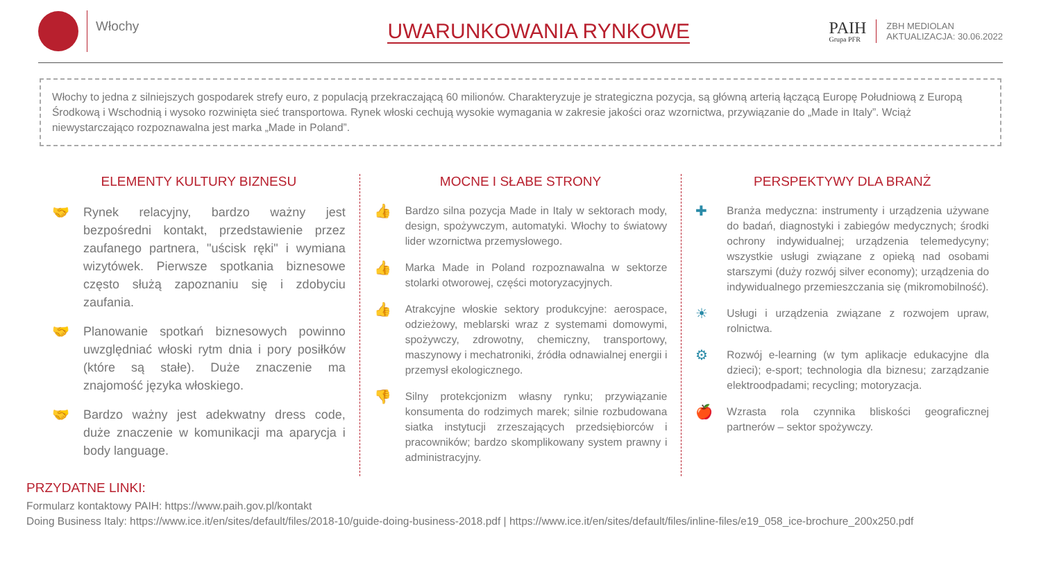Włochy
UWARUNKOWANIA RYNKOWE
PAIH
Grupa PFR
ZBH MEDIOLAN
AKTUALIZACJA: 30.06.2022
Włochy to jedna z silniejszych gospodarek strefy euro, z populacją przekraczającą 60 milionów. Charakteryzuje je strategiczna pozycja, są główną arterią łączącą Europę Południową z Europą Środkową i Wschodnią i wysoko rozwinięta sieć transportowa. Rynek włoski cechują wysokie wymagania w zakresie jakości oraz wzornictwa, przywiązanie do „Made in Italy”. Wciąż niewystarczająco rozpoznawalna jest marka „Made in Poland”.
ELEMENTY KULTURY BIZNESU
🤝 Rynek relacyjny, bardzo ważny jest bezpośredni kontakt, przedstawienie przez zaufanego partnera, "uścisk ręki" i wymiana wizytówek. Pierwsze spotkania biznesowe często służą zapoznaniu się i zdobyciu zaufania.
🤝 Planowanie spotkań biznesowych powinno uwzględniać włoski rytm dnia i pory posiłków (które są stałe). Duże znaczenie ma znajomość języka włoskiego.
🤝 Bardzo ważny jest adekwatny dress code, duże znaczenie w komunikacji ma aparycja i body language.
MOCNE I SŁABE STRONY
👍
Bardzo silna pozycja Made in Italy w sektorach mody, design, spożywczym, automatyki. Włochy to światowy lider wzornictwa przemysłowego.
👍
Marka Made in Poland rozpoznawalna w sektorze stolarki otworowej, części motoryzacyjnych.
👍
Atrakcyjne włoskie sektory produkcyjne: aerospace, odzieżowy, meblarski wraz z systemami domowymi, spożywczy, zdrowotny, chemiczny, transportowy, maszynowy i mechatroniki, źródła odnawialnej energii i przemysł ekologicznego.
👎
Silny protekcjonizm własny rynku; przywiązanie konsumenta do rodzimych marek; silnie rozbudowana siatka instytucji zrzeszających przedsiębiorców i pracowników; bardzo skomplikowany system prawny i administracyjny.
PERSPEKTYWY DLA BRANŻ
✚
Branża medyczna: instrumenty i urządzenia używane do badań, diagnostyki i zabiegów medycznych; środki ochrony indywidualnej; urządzenia telemedycyny; wszystkie usługi związane z opieką nad osobami starszymi (duży rozwój silver economy); urządzenia do indywidualnego przemieszczania się (mikromobilność).
☀
Usługi i urządzenia związane z rozwojem upraw, rolnictwa.
⚙
Rozwój e-learning (w tym aplikacje edukacyjne dla dzieci); e-sport; technologia dla biznesu; zarządzanie elektroodpadami; recycling; motoryzacja.
🍎
Wzrasta rola czynnika bliskości geograficznej partnerów – sektor spożywczy.
PRZYDATNE LINKI:
Formularz kontaktowy PAIH: https://www.paih.gov.pl/kontakt
Doing Business Italy: https://www.ice.it/en/sites/default/files/2018-10/guide-doing-business-2018.pdf | https://www.ice.it/en/sites/default/files/inline-files/e19_058_ice-brochure_200x250.pdf